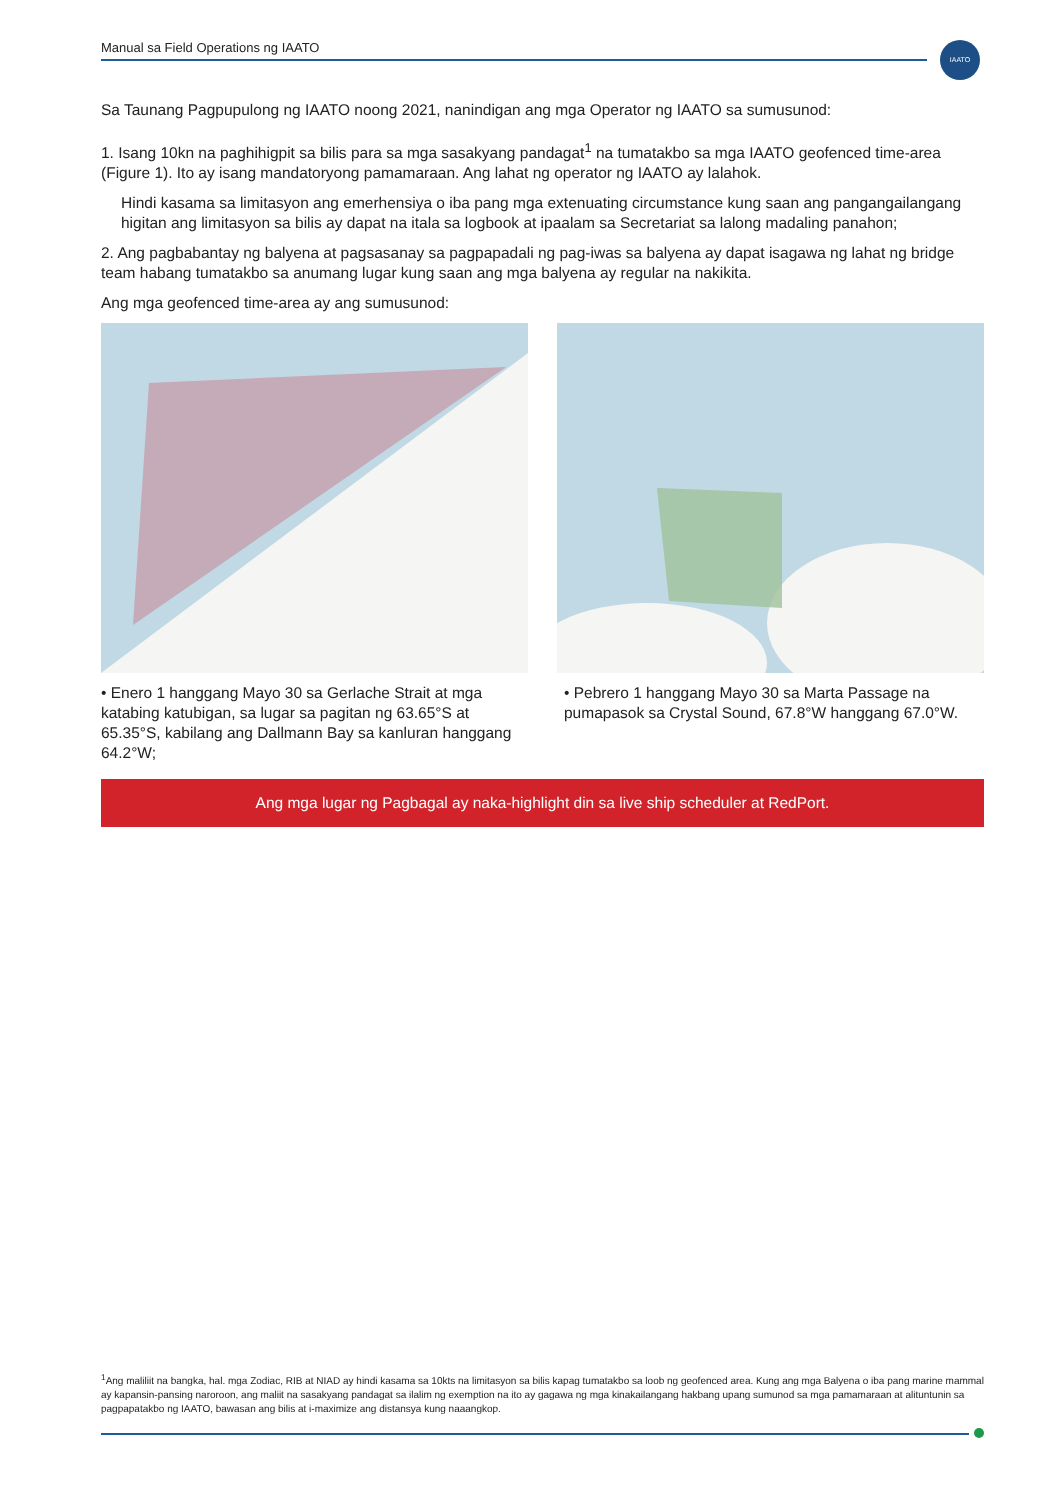Manual sa Field Operations ng IAATO IAATO
Sa Taunang Pagpupulong ng IAATO noong 2021, nanindigan ang mga Operator ng IAATO sa sumusunod:
1. Isang 10kn na paghihigpit sa bilis para sa mga sasakyang pandagat<sup>1</sup> na tumatakbo sa mga IAATO geofenced time-area (Figure 1). Ito ay isang mandatoryong pamamaraan. Ang lahat ng operator ng IAATO ay lalahok.
Hindi kasama sa limitasyon ang emerhensiya o iba pang mga extenuating circumstance kung saan ang pangangailangang higitan ang limitasyon sa bilis ay dapat na itala sa logbook at ipaalam sa Secretariat sa lalong madaling panahon;
2. Ang pagbabantay ng balyena at pagsasanay sa pagpapadali ng pag-iwas sa balyena ay dapat isagawa ng lahat ng bridge team habang tumatakbo sa anumang lugar kung saan ang mga balyena ay regular na nakikita.
Ang mga geofenced time-area ay ang sumusunod:
• Enero 1 hanggang Mayo 30 sa Gerlache Strait at mga katabing katubigan, sa lugar sa pagitan ng 63.65°S at 65.35°S, kabilang ang Dallmann Bay sa kanluran hanggang 64.2°W;
• Pebrero 1 hanggang Mayo 30 sa Marta Passage na pumapasok sa Crystal Sound, 67.8°W hanggang 67.0°W.
Ang mga lugar ng Pagbagal ay naka-highlight din sa live ship scheduler at RedPort.
<sup>1</sup> Ang maliliit na bangka, hal. mga Zodiac, RIB at NIAD ay hindi kasama sa 10kts na limitasyon sa bilis kapag tumatakbo sa loob ng geofenced area. Kung ang mga Balyena o iba pang marine mammal ay kapansin-pansing naroroon, ang maliit na sasakyang pandagat sa ilalim ng exemption na ito ay gagawa ng mga kinakailangang hakbang upang sumunod sa mga pamamaraan at alituntunin sa pagpapatakbo ng IAATO, bawasan ang bilis at i-maximize ang distansya kung naaangkop.